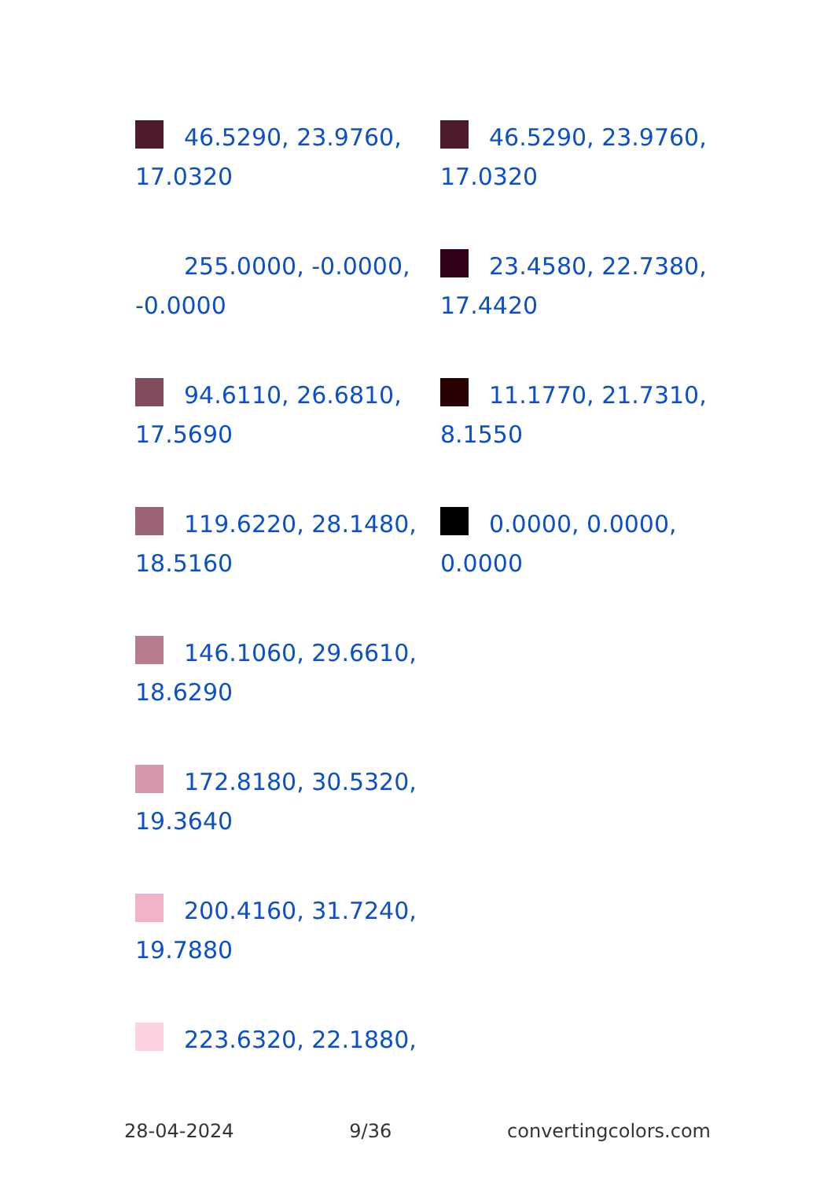46.5290, 23.9760, 17.0320
255.0000, -0.0000, -0.0000
94.6110, 26.6810, 17.5690
119.6220, 28.1480, 18.5160
146.1060, 29.6610, 18.6290
172.8180, 30.5320, 19.3640
200.4160, 31.7240, 19.7880
223.6320, 22.1880,
46.5290, 23.9760, 17.0320
23.4580, 22.7380, 17.4420
11.1770, 21.7310, 8.1550
0.0000, 0.0000, 0.0000
28-04-2024 9/36 convertingcolors.com